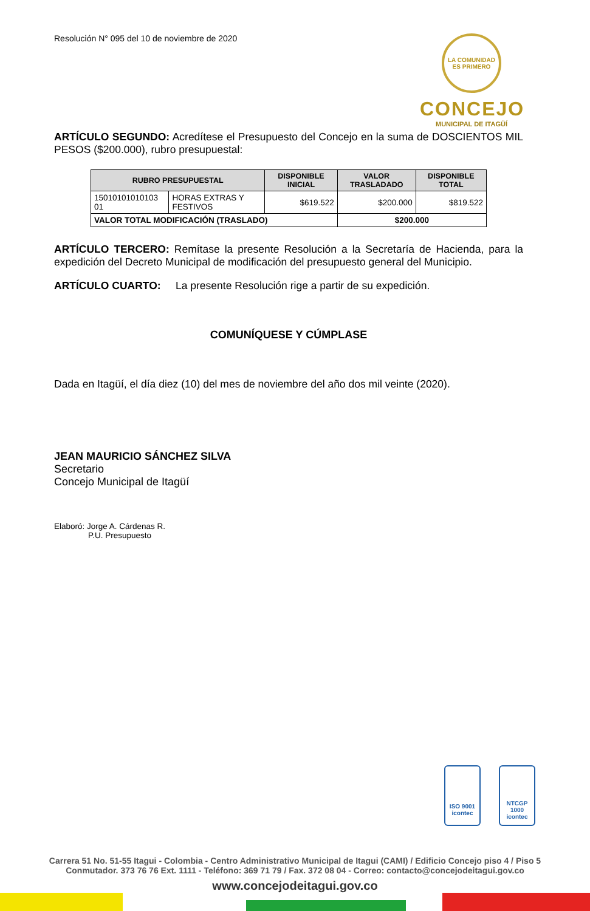Resolución N° 095 del 10 de noviembre de 2020
LA COMUNIDAD ES PRIMERO
CONCEJO
MUNICIPAL DE ITAGÜÍ
ARTÍCULO SEGUNDO: Acredítese el Presupuesto del Concejo en la suma de DOSCIENTOS MIL PESOS ($200.000), rubro presupuestal:
| RUBRO PRESUPUESTAL | | DISPONIBLE INICIAL | VALOR TRASLADADO | DISPONIBLE TOTAL |
| --- | --- | --- | --- | --- |
| 15010101010103 01 | HORAS EXTRAS Y FESTIVOS | $619.522 | $200.000 | $819.522 |
| VALOR TOTAL MODIFICACIÓN (TRASLADO) | | | $200.000 | |
ARTÍCULO TERCERO: Remítase la presente Resolución a la Secretaría de Hacienda, para la expedición del Decreto Municipal de modificación del presupuesto general del Municipio.
ARTÍCULO CUARTO: La presente Resolución rige a partir de su expedición.
COMUNÍQUESE Y CÚMPLASE
Dada en Itagüí, el día diez (10) del mes de noviembre del año dos mil veinte (2020).
JEAN MAURICIO SÁNCHEZ SILVA
Secretario
Concejo Municipal de Itagüí
Elaboró: Jorge A. Cárdenas R.
P.U. Presupuesto
ISO 9001
icontec
NTCGP 1000
icontec
Carrera 51 No. 51-55 Itagui - Colombia - Centro Administrativo Municipal de Itagui (CAMI) / Edificio Concejo piso 4 / Piso 5
Conmutador. 373 76 76 Ext. 1111 - Teléfono: 369 71 79 / Fax. 372 08 04 - Correo: contacto@concejodeitagui.gov.co
www.concejodeitagui.gov.co